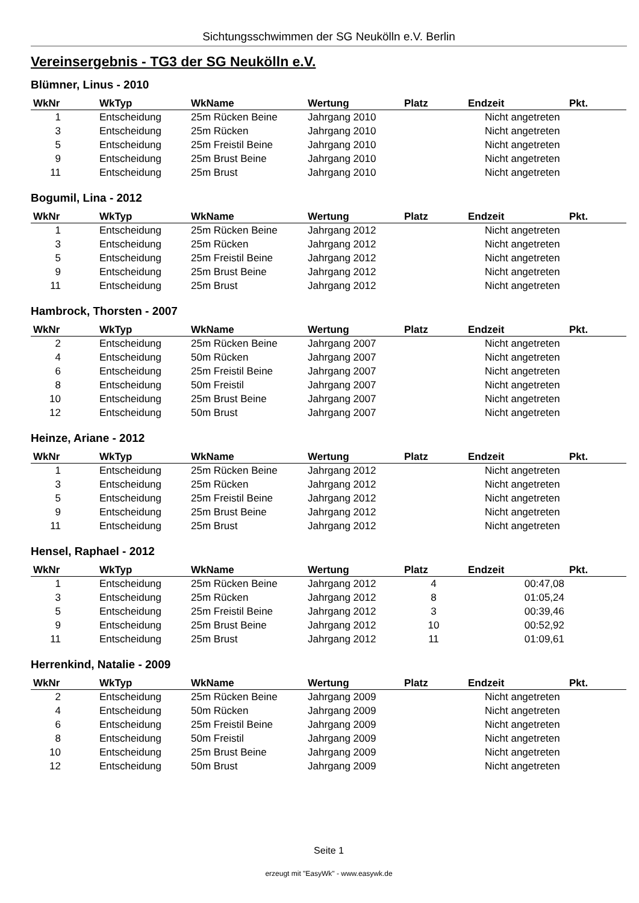Sichtungsschwimmen der SG Neukölln e.V. Berlin
Vereinsergebnis - TG3 der SG Neukölln e.V.
Blümner, Linus - 2010
| WkNr | WkTyp | WkName | Wertung | Platz | Endzeit | Pkt. |
| --- | --- | --- | --- | --- | --- | --- |
| 1 | Entscheidung | 25m Rücken Beine | Jahrgang 2010 | | Nicht angetreten | |
| 3 | Entscheidung | 25m Rücken | Jahrgang 2010 | | Nicht angetreten | |
| 5 | Entscheidung | 25m Freistil Beine | Jahrgang 2010 | | Nicht angetreten | |
| 9 | Entscheidung | 25m Brust Beine | Jahrgang 2010 | | Nicht angetreten | |
| 11 | Entscheidung | 25m Brust | Jahrgang 2010 | | Nicht angetreten | |
Bogumil, Lina - 2012
| WkNr | WkTyp | WkName | Wertung | Platz | Endzeit | Pkt. |
| --- | --- | --- | --- | --- | --- | --- |
| 1 | Entscheidung | 25m Rücken Beine | Jahrgang 2012 | | Nicht angetreten | |
| 3 | Entscheidung | 25m Rücken | Jahrgang 2012 | | Nicht angetreten | |
| 5 | Entscheidung | 25m Freistil Beine | Jahrgang 2012 | | Nicht angetreten | |
| 9 | Entscheidung | 25m Brust Beine | Jahrgang 2012 | | Nicht angetreten | |
| 11 | Entscheidung | 25m Brust | Jahrgang 2012 | | Nicht angetreten | |
Hambrock, Thorsten - 2007
| WkNr | WkTyp | WkName | Wertung | Platz | Endzeit | Pkt. |
| --- | --- | --- | --- | --- | --- | --- |
| 2 | Entscheidung | 25m Rücken Beine | Jahrgang 2007 | | Nicht angetreten | |
| 4 | Entscheidung | 50m Rücken | Jahrgang 2007 | | Nicht angetreten | |
| 6 | Entscheidung | 25m Freistil Beine | Jahrgang 2007 | | Nicht angetreten | |
| 8 | Entscheidung | 50m Freistil | Jahrgang 2007 | | Nicht angetreten | |
| 10 | Entscheidung | 25m Brust Beine | Jahrgang 2007 | | Nicht angetreten | |
| 12 | Entscheidung | 50m Brust | Jahrgang 2007 | | Nicht angetreten | |
Heinze, Ariane - 2012
| WkNr | WkTyp | WkName | Wertung | Platz | Endzeit | Pkt. |
| --- | --- | --- | --- | --- | --- | --- |
| 1 | Entscheidung | 25m Rücken Beine | Jahrgang 2012 | | Nicht angetreten | |
| 3 | Entscheidung | 25m Rücken | Jahrgang 2012 | | Nicht angetreten | |
| 5 | Entscheidung | 25m Freistil Beine | Jahrgang 2012 | | Nicht angetreten | |
| 9 | Entscheidung | 25m Brust Beine | Jahrgang 2012 | | Nicht angetreten | |
| 11 | Entscheidung | 25m Brust | Jahrgang 2012 | | Nicht angetreten | |
Hensel, Raphael - 2012
| WkNr | WkTyp | WkName | Wertung | Platz | Endzeit | Pkt. |
| --- | --- | --- | --- | --- | --- | --- |
| 1 | Entscheidung | 25m Rücken Beine | Jahrgang 2012 | 4 | 00:47,08 | |
| 3 | Entscheidung | 25m Rücken | Jahrgang 2012 | 8 | 01:05,24 | |
| 5 | Entscheidung | 25m Freistil Beine | Jahrgang 2012 | 3 | 00:39,46 | |
| 9 | Entscheidung | 25m Brust Beine | Jahrgang 2012 | 10 | 00:52,92 | |
| 11 | Entscheidung | 25m Brust | Jahrgang 2012 | 11 | 01:09,61 | |
Herrenkind, Natalie - 2009
| WkNr | WkTyp | WkName | Wertung | Platz | Endzeit | Pkt. |
| --- | --- | --- | --- | --- | --- | --- |
| 2 | Entscheidung | 25m Rücken Beine | Jahrgang 2009 | | Nicht angetreten | |
| 4 | Entscheidung | 50m Rücken | Jahrgang 2009 | | Nicht angetreten | |
| 6 | Entscheidung | 25m Freistil Beine | Jahrgang 2009 | | Nicht angetreten | |
| 8 | Entscheidung | 50m Freistil | Jahrgang 2009 | | Nicht angetreten | |
| 10 | Entscheidung | 25m Brust Beine | Jahrgang 2009 | | Nicht angetreten | |
| 12 | Entscheidung | 50m Brust | Jahrgang 2009 | | Nicht angetreten | |
Seite 1
erzeugt mit "EasyWk" - www.easywk.de